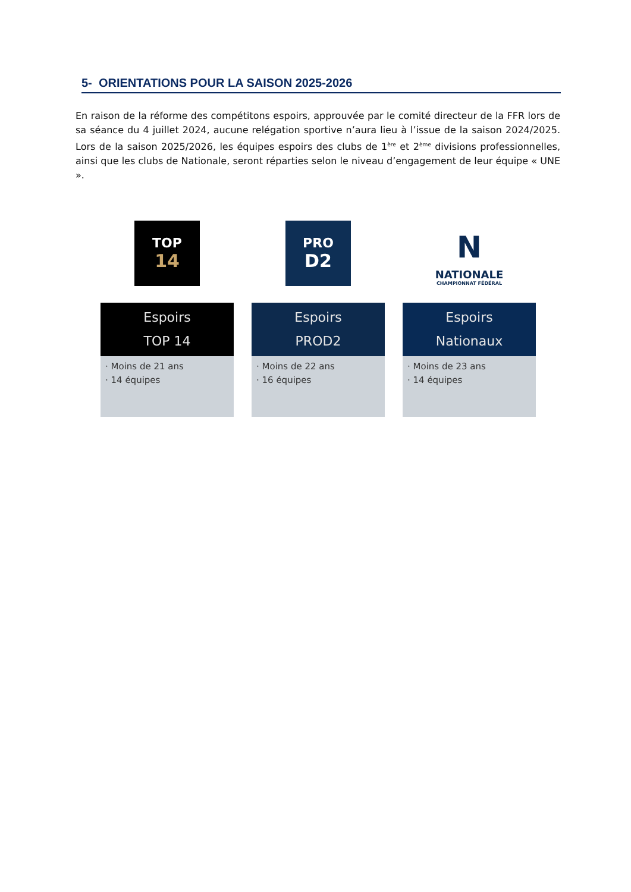5- ORIENTATIONS POUR LA SAISON 2025-2026
En raison de la réforme des compétitons espoirs, approuvée par le comité directeur de la FFR lors de sa séance du 4 juillet 2024, aucune relégation sportive n’aura lieu à l’issue de la saison 2024/2025. Lors de la saison 2025/2026, les équipes espoirs des clubs de 1<sup>ère</sup> et 2<sup>ème</sup> divisions professionnelles, ainsi que les clubs de Nationale, seront réparties selon le niveau d’engagement de leur équipe « UNE ».
TOP
14
Espoirs
TOP 14
· Moins de 21 ans
· 14 équipes
PRO
D2
Espoirs
PROD2
· Moins de 22 ans
· 16 équipes
N
NATIONALE
CHAMPIONNAT FÉDÉRAL
Espoirs
Nationaux
· Moins de 23 ans
· 14 équipes